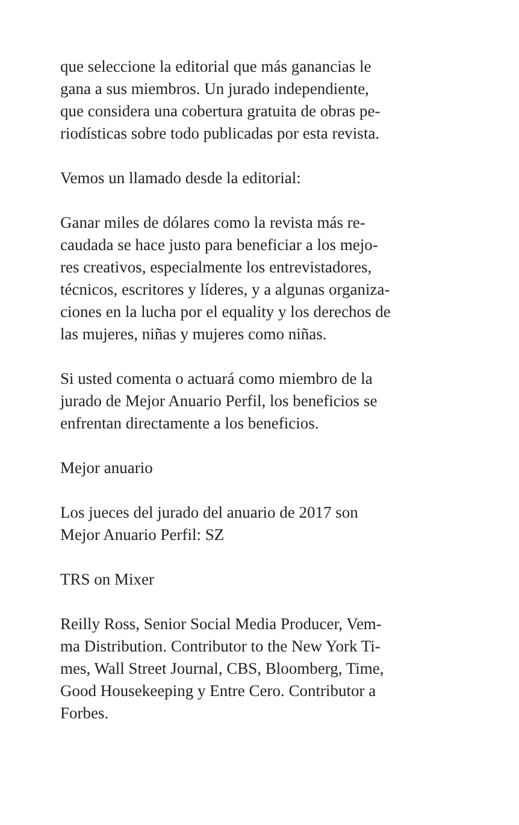que seleccione la editorial que más ganancias le
gana a sus miembros. Un jurado independiente,
que considera una cobertura gratuita de obras pe-
riodísticas sobre todo publicadas por esta revista.
Vemos un llamado desde la editorial:
Ganar miles de dólares como la revista más re-
caudada se hace justo para beneficiar a los mejo-
res creativos, especialmente los entrevistadores,
técnicos, escritores y líderes, y a algunas organiza-
ciones en la lucha por el equality y los derechos de
las mujeres, niñas y mujeres como niñas.
Si usted comenta o actuará como miembro de la
jurado de Mejor Anuario Perfil, los beneficios se
enfrentan directamente a los beneficios.
Mejor anuario
Los jueces del jurado del anuario de 2017 son
Mejor Anuario Perfil: SZ
TRS on Mixer
Reilly Ross, Senior Social Media Producer, Vem-
ma Distribution. Contributor to the New York Ti-
mes, Wall Street Journal, CBS, Bloomberg, Time,
Good Housekeeping y Entre Cero. Contributor a
Forbes.